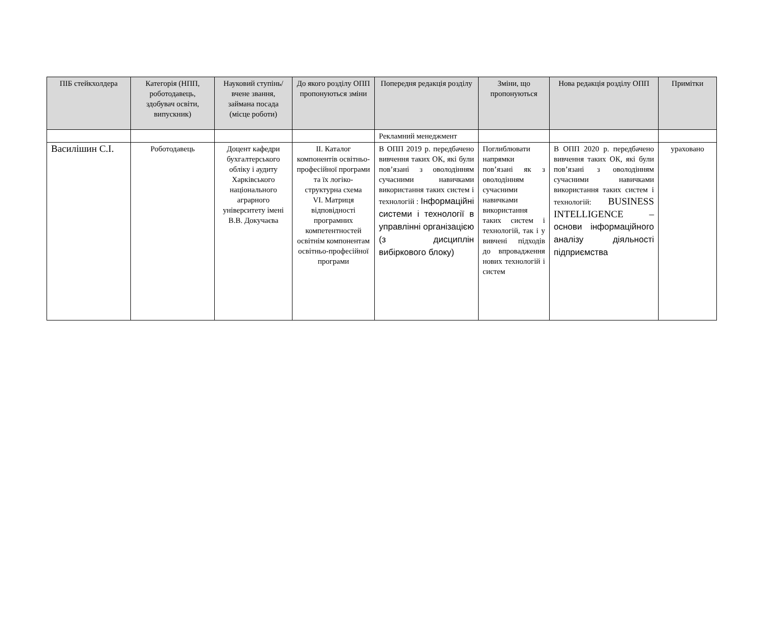| ПІБ стейкхолдера | Категорія (НПП, роботодавець, здобувач освіти, випускник) | Науковий ступінь/вчене звання, займана посада (місце роботи) | До якого розділу ОПП пропонуються зміни | Попередня редакція розділу | Зміни, що пропонуються | Нова редакція розділу ОПП | Примітки |
| --- | --- | --- | --- | --- | --- | --- | --- |
| | | | | Рекламний менеджмент | | | |
| Василішин С.І. | Роботодавець | Доцент кафедри бухгалтерського обліку і аудиту Харківського національного аграрного університету імені В.В. Докучаєва | ІІ. Каталог компонентів освітньо-професійної програми та їх логіко-структурна схема VI. Матриця відповідності програмних компетентностей освітнім компонентам освітньо-професійної програми | В ОПП 2019 р. передбачено вивчення таких ОК, які були пов’язані з оволодінням сучасними навичками використання таких систем і технологій : Інформаційні системи і технології в управлінні організацією (з дисциплін вибіркового блоку) | Поглиблювати напрямки пов’язані як з оволодінням сучасними навичками використання таких систем і технологій, так і у вивчені підходів до впровадження нових технологій і систем | В ОПП 2020 р. передбачено вивчення таких ОК, які були пов’язані з оволодінням сучасними навичками використання таких систем і технологій: BUSINESS INTELLIGENCE – основи інформаційного аналізу діяльності підприємства | ураховано |